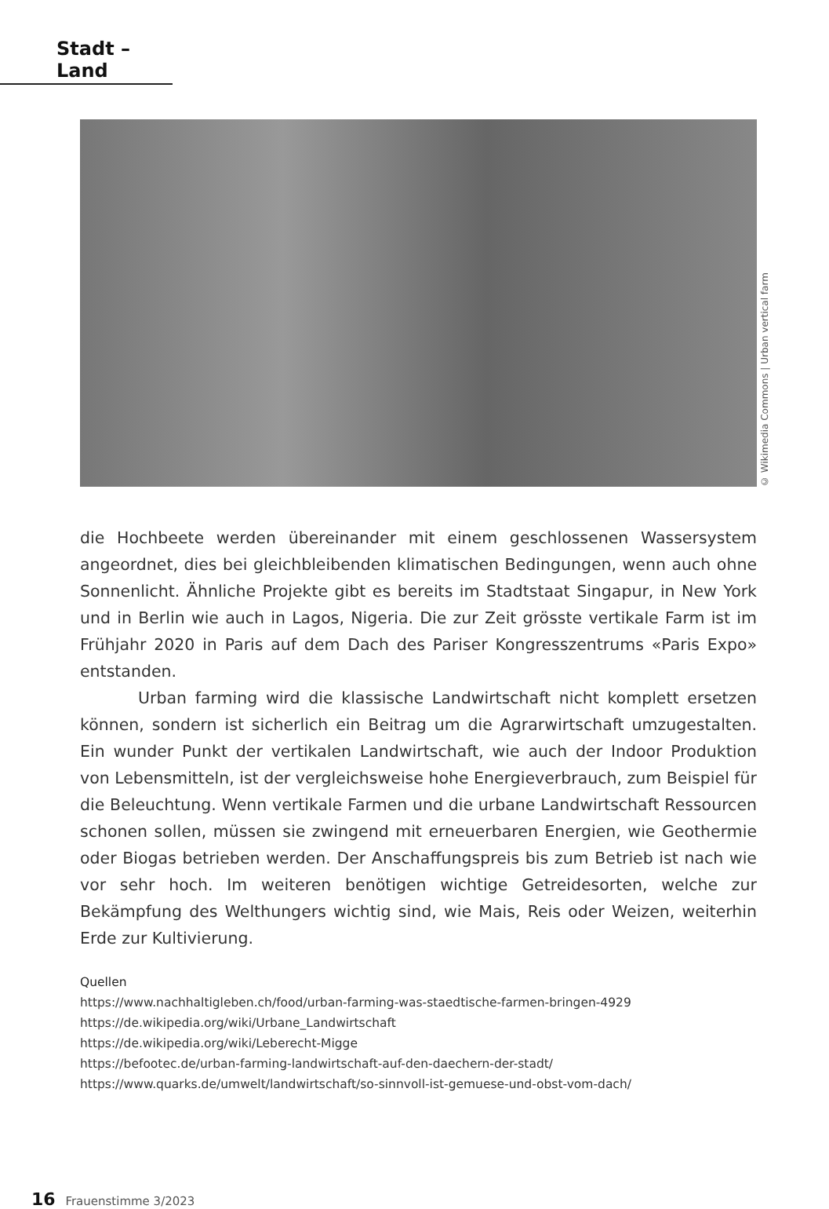Stadt – Land
© Wikimedia Commons | Urban vertical farm
die Hochbeete werden übereinander mit einem geschlossenen Wassersystem angeordnet, dies bei gleichbleibenden klimatischen Bedingungen, wenn auch ohne Sonnenlicht. Ähnliche Projekte gibt es bereits im Stadtstaat Singapur, in New York und in Berlin wie auch in Lagos, Nigeria. Die zur Zeit grösste vertikale Farm ist im Frühjahr 2020 in Paris auf dem Dach des Pariser Kongresszentrums «Paris Expo» entstanden.
Urban farming wird die klassische Landwirtschaft nicht komplett ersetzen können, sondern ist sicherlich ein Beitrag um die Agrarwirtschaft umzugestalten. Ein wunder Punkt der vertikalen Landwirtschaft, wie auch der Indoor Produktion von Lebensmitteln, ist der vergleichsweise hohe Energieverbrauch, zum Beispiel für die Beleuchtung. Wenn vertikale Farmen und die urbane Landwirtschaft Ressourcen schonen sollen, müssen sie zwingend mit erneuerbaren Energien, wie Geothermie oder Biogas betrieben werden. Der Anschaffungspreis bis zum Betrieb ist nach wie vor sehr hoch. Im weiteren benötigen wichtige Getreidesorten, welche zur Bekämpfung des Welthungers wichtig sind, wie Mais, Reis oder Weizen, weiterhin Erde zur Kultivierung.
Quellen
https://www.nachhaltigleben.ch/food/urban-farming-was-staedtische-farmen-bringen-4929
https://de.wikipedia.org/wiki/Urbane_Landwirtschaft
https://de.wikipedia.org/wiki/Leberecht-Migge
https://befootec.de/urban-farming-landwirtschaft-auf-den-daechern-der-stadt/
https://www.quarks.de/umwelt/landwirtschaft/so-sinnvoll-ist-gemuese-und-obst-vom-dach/
16 Frauenstimme 3/2023